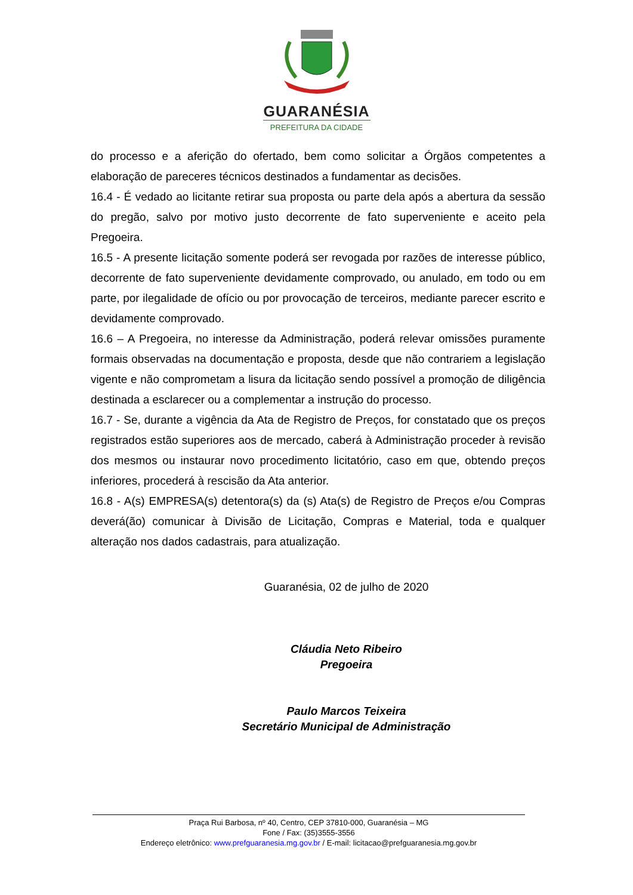GUARANÉSIA
PREFEITURA DA CIDADE
do processo e a aferição do ofertado, bem como solicitar a Órgãos competentes a elaboração de pareceres técnicos destinados a fundamentar as decisões.
16.4 - É vedado ao licitante retirar sua proposta ou parte dela após a abertura da sessão do pregão, salvo por motivo justo decorrente de fato superveniente e aceito pela Pregoeira.
16.5 - A presente licitação somente poderá ser revogada por razões de interesse público, decorrente de fato superveniente devidamente comprovado, ou anulado, em todo ou em parte, por ilegalidade de ofício ou por provocação de terceiros, mediante parecer escrito e devidamente comprovado.
16.6 – A Pregoeira, no interesse da Administração, poderá relevar omissões puramente formais observadas na documentação e proposta, desde que não contrariem a legislação vigente e não comprometam a lisura da licitação sendo possível a promoção de diligência destinada a esclarecer ou a complementar a instrução do processo.
16.7 - Se, durante a vigência da Ata de Registro de Preços, for constatado que os preços registrados estão superiores aos de mercado, caberá à Administração proceder à revisão dos mesmos ou instaurar novo procedimento licitatório, caso em que, obtendo preços inferiores, procederá à rescisão da Ata anterior.
16.8 - A(s) EMPRESA(s) detentora(s) da (s) Ata(s) de Registro de Preços e/ou Compras deverá(ão) comunicar à Divisão de Licitação, Compras e Material, toda e qualquer alteração nos dados cadastrais, para atualização.
Guaranésia, 02 de julho de 2020
Cláudia Neto Ribeiro
Pregoeira
Paulo Marcos Teixeira
Secretário Municipal de Administração
Praça Rui Barbosa, nº 40, Centro, CEP 37810-000, Guaranésia – MG
Fone / Fax: (35)3555-3556
Endereço eletrônico: www.prefguaranesia.mg.gov.br / E-mail: licitacao@prefguaranesia.mg.gov.br